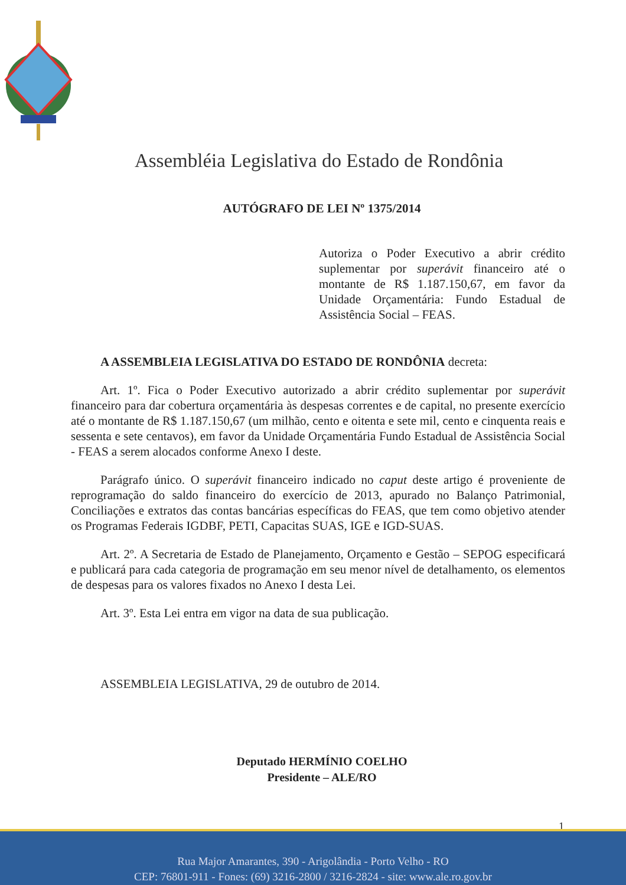Assembléia Legislativa do Estado de Rondônia
AUTÓGRAFO DE LEI Nº 1375/2014
Autoriza o Poder Executivo a abrir crédito suplementar por superávit financeiro até o montante de R$ 1.187.150,67, em favor da Unidade Orçamentária: Fundo Estadual de Assistência Social – FEAS.
A ASSEMBLEIA LEGISLATIVA DO ESTADO DE RONDÔNIA decreta:
Art. 1º. Fica o Poder Executivo autorizado a abrir crédito suplementar por superávit financeiro para dar cobertura orçamentária às despesas correntes e de capital, no presente exercício até o montante de R$ 1.187.150,67 (um milhão, cento e oitenta e sete mil, cento e cinquenta reais e sessenta e sete centavos), em favor da Unidade Orçamentária Fundo Estadual de Assistência Social - FEAS a serem alocados conforme Anexo I deste.
Parágrafo único. O superávit financeiro indicado no caput deste artigo é proveniente de reprogramação do saldo financeiro do exercício de 2013, apurado no Balanço Patrimonial, Conciliações e extratos das contas bancárias específicas do FEAS, que tem como objetivo atender os Programas Federais IGDBF, PETI, Capacitas SUAS, IGE e IGD-SUAS.
Art. 2º. A Secretaria de Estado de Planejamento, Orçamento e Gestão – SEPOG especificará e publicará para cada categoria de programação em seu menor nível de detalhamento, os elementos de despesas para os valores fixados no Anexo I desta Lei.
Art. 3º. Esta Lei entra em vigor na data de sua publicação.
ASSEMBLEIA LEGISLATIVA, 29 de outubro de 2014.
Deputado HERMÍNIO COELHO
Presidente – ALE/RO
1
Rua Major Amarantes, 390 - Arigolândia - Porto Velho - RO
CEP: 76801-911 - Fones: (69) 3216-2800 / 3216-2824 - site: www.ale.ro.gov.br